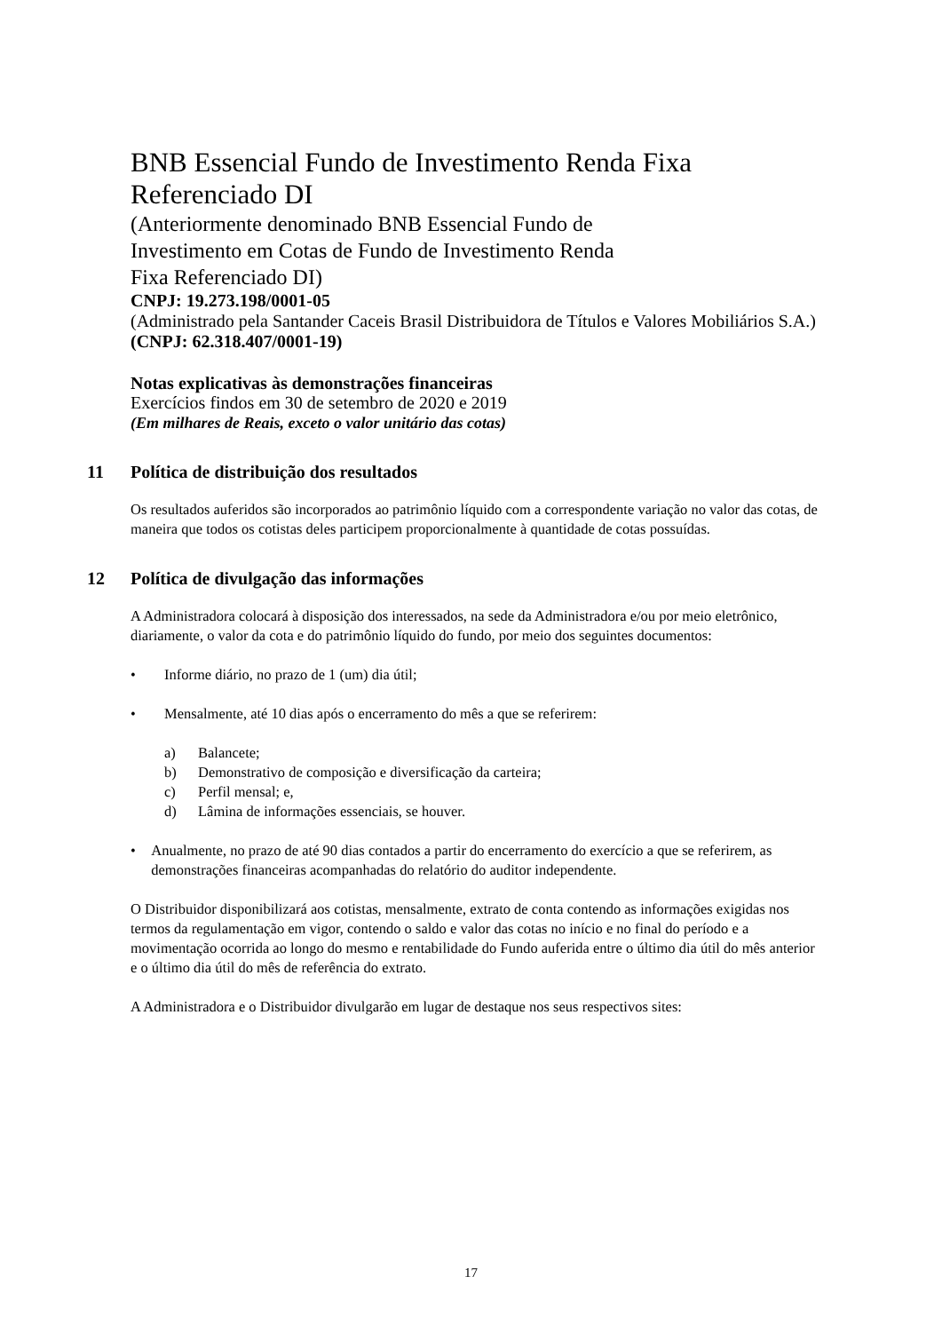BNB Essencial Fundo de Investimento Renda Fixa
Referenciado DI
(Anteriormente denominado BNB Essencial Fundo de
Investimento em Cotas de Fundo de Investimento Renda
Fixa Referenciado DI)
CNPJ: 19.273.198/0001-05
(Administrado pela Santander Caceis Brasil Distribuidora de Títulos e Valores Mobiliários S.A.)
(CNPJ: 62.318.407/0001-19)
Notas explicativas às demonstrações financeiras
Exercícios findos em 30 de setembro de 2020 e 2019
(Em milhares de Reais, exceto o valor unitário das cotas)
11 Política de distribuição dos resultados
Os resultados auferidos são incorporados ao patrimônio líquido com a correspondente variação no valor das cotas, de maneira que todos os cotistas deles participem proporcionalmente à quantidade de cotas possuídas.
12 Política de divulgação das informações
A Administradora colocará à disposição dos interessados, na sede da Administradora e/ou por meio eletrônico, diariamente, o valor da cota e do patrimônio líquido do fundo, por meio dos seguintes documentos:
• Informe diário, no prazo de 1 (um) dia útil;
• Mensalmente, até 10 dias após o encerramento do mês a que se referirem:
a) Balancete;
b) Demonstrativo de composição e diversificação da carteira;
c) Perfil mensal; e,
d) Lâmina de informações essenciais, se houver.
• Anualmente, no prazo de até 90 dias contados a partir do encerramento do exercício a que se referirem, as demonstrações financeiras acompanhadas do relatório do auditor independente.
O Distribuidor disponibilizará aos cotistas, mensalmente, extrato de conta contendo as informações exigidas nos termos da regulamentação em vigor, contendo o saldo e valor das cotas no início e no final do período e a movimentação ocorrida ao longo do mesmo e rentabilidade do Fundo auferida entre o último dia útil do mês anterior e o último dia útil do mês de referência do extrato.
A Administradora e o Distribuidor divulgarão em lugar de destaque nos seus respectivos sites:
17